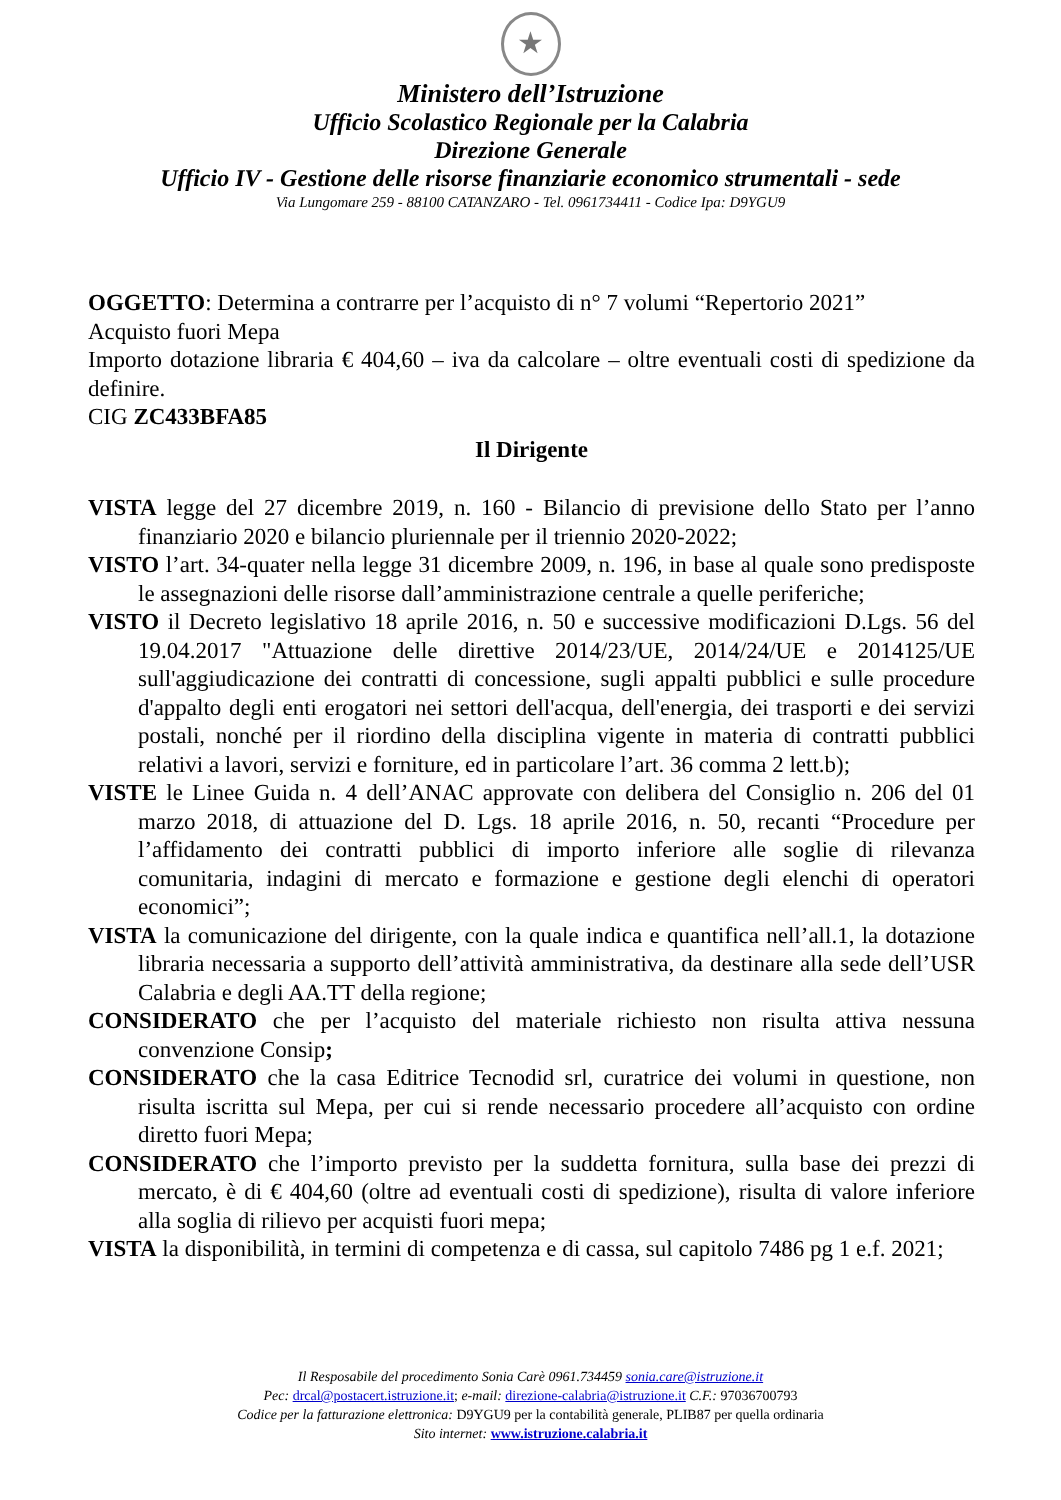★
Ministero dell’Istruzione
Ufficio Scolastico Regionale per la Calabria
Direzione Generale
Ufficio IV - Gestione delle risorse finanziarie economico strumentali - sede
Via Lungomare 259 - 88100 CATANZARO - Tel. 0961734411 - Codice Ipa: D9YGU9
OGGETTO: Determina a contrarre per l’acquisto di n° 7 volumi “Repertorio 2021”
Acquisto fuori Mepa
Importo dotazione libraria € 404,60 – iva da calcolare – oltre eventuali costi di spedizione da definire.
CIG ZC433BFA85
Il Dirigente
VISTA legge del 27 dicembre 2019, n. 160 - Bilancio di previsione dello Stato per l’anno finanziario 2020 e bilancio pluriennale per il triennio 2020-2022;
VISTO l’art. 34-quater nella legge 31 dicembre 2009, n. 196, in base al quale sono predisposte le assegnazioni delle risorse dall’amministrazione centrale a quelle periferiche;
VISTO il Decreto legislativo 18 aprile 2016, n. 50 e successive modificazioni D.Lgs. 56 del 19.04.2017 "Attuazione delle direttive 2014/23/UE, 2014/24/UE e 2014125/UE sull'aggiudicazione dei contratti di concessione, sugli appalti pubblici e sulle procedure d'appalto degli enti erogatori nei settori dell'acqua, dell'energia, dei trasporti e dei servizi postali, nonché per il riordino della disciplina vigente in materia di contratti pubblici relativi a lavori, servizi e forniture, ed in particolare l’art. 36 comma 2 lett.b);
VISTE le Linee Guida n. 4 dell’ANAC approvate con delibera del Consiglio n. 206 del 01 marzo 2018, di attuazione del D. Lgs. 18 aprile 2016, n. 50, recanti “Procedure per l’affidamento dei contratti pubblici di importo inferiore alle soglie di rilevanza comunitaria, indagini di mercato e formazione e gestione degli elenchi di operatori economici”;
VISTA la comunicazione del dirigente, con la quale indica e quantifica nell’all.1, la dotazione libraria necessaria a supporto dell’attività amministrativa, da destinare alla sede dell’USR Calabria e degli AA.TT della regione;
CONSIDERATO che per l’acquisto del materiale richiesto non risulta attiva nessuna convenzione Consip;
CONSIDERATO che la casa Editrice Tecnodid srl, curatrice dei volumi in questione, non risulta iscritta sul Mepa, per cui si rende necessario procedere all’acquisto con ordine diretto fuori Mepa;
CONSIDERATO che l’importo previsto per la suddetta fornitura, sulla base dei prezzi di mercato, è di € 404,60 (oltre ad eventuali costi di spedizione), risulta di valore inferiore alla soglia di rilievo per acquisti fuori mepa;
VISTA la disponibilità, in termini di competenza e di cassa, sul capitolo 7486 pg 1 e.f. 2021;
Il Resposabile del procedimento Sonia Carè 0961.734459 sonia.care@istruzione.it
Pec: drcal@postacert.istruzione.it; e-mail: direzione-calabria@istruzione.it C.F.: 97036700793
Codice per la fatturazione elettronica: D9YGU9 per la contabilità generale, PLIB87 per quella ordinaria
Sito internet: www.istruzione.calabria.it